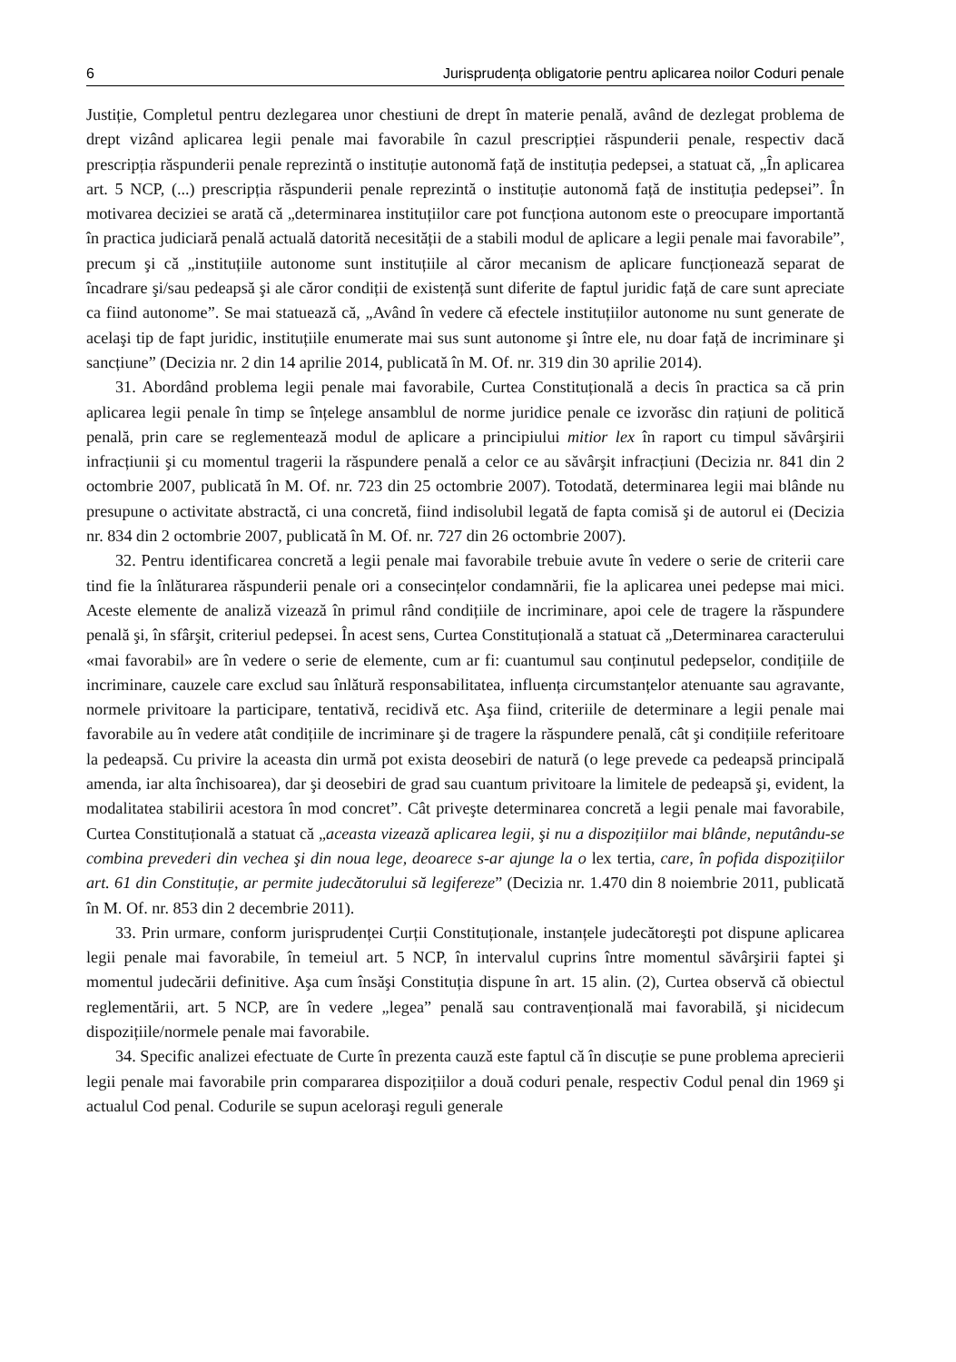6 Jurisprudența obligatorie pentru aplicarea noilor Coduri penale
Justiție, Completul pentru dezlegarea unor chestiuni de drept în materie penală, având de dezlegat problema de drept vizând aplicarea legii penale mai favorabile în cazul prescripției răspunderii penale, respectiv dacă prescripția răspunderii penale reprezintă o instituție autonomă față de instituția pedepsei, a statuat că, „În aplicarea art. 5 NCP, (...) prescripția răspunderii penale reprezintă o instituție autonomă față de instituția pedepsei”. În motivarea deciziei se arată că „determinarea instituțiilor care pot funcționa autonom este o preocupare importantă în practica judiciară penală actuală datorită necesității de a stabili modul de aplicare a legii penale mai favorabile”, precum şi că „instituțiile autonome sunt instituțiile al căror mecanism de aplicare funcționează separat de încadrare şi/sau pedeapsă şi ale căror condiții de existență sunt diferite de faptul juridic față de care sunt apreciate ca fiind autonome”. Se mai statuează că, „Având în vedere că efectele instituțiilor autonome nu sunt generate de acelaşi tip de fapt juridic, instituțiile enumerate mai sus sunt autonome şi între ele, nu doar față de incriminare şi sancțiune” (Decizia nr. 2 din 14 aprilie 2014, publicată în M. Of. nr. 319 din 30 aprilie 2014).
31. Abordând problema legii penale mai favorabile, Curtea Constituțională a decis în practica sa că prin aplicarea legii penale în timp se înțelege ansamblul de norme juridice penale ce izvorăsc din rațiuni de politică penală, prin care se reglementează modul de aplicare a principiului mitior lex în raport cu timpul săvârşirii infracțiunii şi cu momentul tragerii la răspundere penală a celor ce au săvârşit infracțiuni (Decizia nr. 841 din 2 octombrie 2007, publicată în M. Of. nr. 723 din 25 octombrie 2007). Totodată, determinarea legii mai blânde nu presupune o activitate abstractă, ci una concretă, fiind indisolubil legată de fapta comisă şi de autorul ei (Decizia nr. 834 din 2 octombrie 2007, publicată în M. Of. nr. 727 din 26 octombrie 2007).
32. Pentru identificarea concretă a legii penale mai favorabile trebuie avute în vedere o serie de criterii care tind fie la înlăturarea răspunderii penale ori a consecințelor condamnării, fie la aplicarea unei pedepse mai mici. Aceste elemente de analiză vizează în primul rând condițiile de incriminare, apoi cele de tragere la răspundere penală şi, în sfârşit, criteriul pedepsei. În acest sens, Curtea Constituțională a statuat că „Determinarea caracterului «mai favorabil» are în vedere o serie de elemente, cum ar fi: cuantumul sau conținutul pedepselor, condițiile de incriminare, cauzele care exclud sau înlătură responsabilitatea, influența circumstanțelor atenuante sau agravante, normele privitoare la participare, tentativă, recidivă etc. Aşa fiind, criteriile de determinare a legii penale mai favorabile au în vedere atât condițiile de incriminare şi de tragere la răspundere penală, cât şi condițiile referitoare la pedeapsă. Cu privire la aceasta din urmă pot exista deosebiri de natură (o lege prevede ca pedeapsă principală amenda, iar alta închisoarea), dar şi deosebiri de grad sau cuantum privitoare la limitele de pedeapsă şi, evident, la modalitatea stabilirii acestora în mod concret”. Cât priveşte determinarea concretă a legii penale mai favorabile, Curtea Constituțională a statuat că „aceasta vizează aplicarea legii, şi nu a dispozițiilor mai blânde, neputându-se combina prevederi din vechea şi din noua lege, deoarece s-ar ajunge la o lex tertia, care, în pofida dispozițiilor art. 61 din Constituție, ar permite judecătorului să legifereze” (Decizia nr. 1.470 din 8 noiembrie 2011, publicată în M. Of. nr. 853 din 2 decembrie 2011).
33. Prin urmare, conform jurisprudenței Curții Constituționale, instanțele judecătoreşti pot dispune aplicarea legii penale mai favorabile, în temeiul art. 5 NCP, în intervalul cuprins între momentul săvârşirii faptei şi momentul judecării definitive. Aşa cum însăşi Constituția dispune în art. 15 alin. (2), Curtea observă că obiectul reglementării, art. 5 NCP, are în vedere „legea” penală sau contravențională mai favorabilă, şi nicidecum dispozițiile/normele penale mai favorabile.
34. Specific analizei efectuate de Curte în prezenta cauză este faptul că în discuție se pune problema aprecierii legii penale mai favorabile prin compararea dispozițiilor a două coduri penale, respectiv Codul penal din 1969 şi actualul Cod penal. Codurile se supun aceloraşi reguli generale